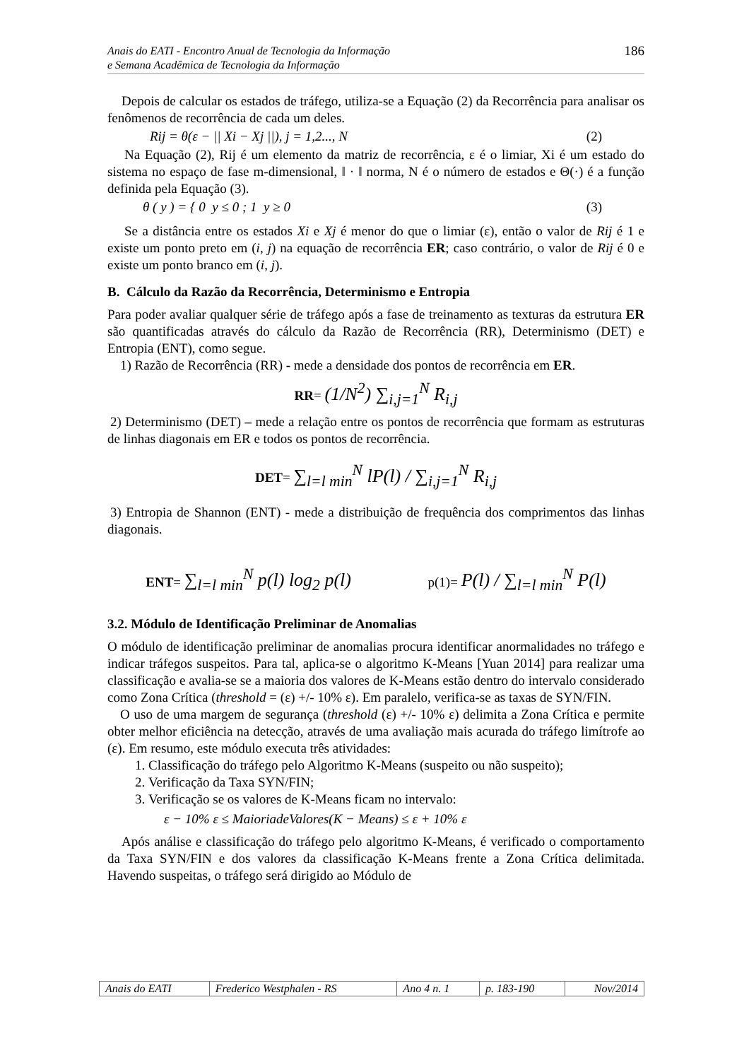Anais do EATI - Encontro Anual de Tecnologia da Informação
e Semana Acadêmica de Tecnologia da Informação
186
Depois de calcular os estados de tráfego, utiliza-se a Equação (2) da Recorrência para analisar os fenômenos de recorrência de cada um deles.
Rij = θ(ε − || Xi − Xj ||), j = 1,2..., N (2)
Na Equação (2), Rij é um elemento da matriz de recorrência, ε é o limiar, Xi é um estado do sistema no espaço de fase m-dimensional, ‖ · ‖ norma, N é o número de estados e Θ(·) é a função definida pela Equação (3).
θ ( y ) = { 0 y ≤ 0 ; 1 y ≥ 0 (3)
Se a distância entre os estados Xi e Xj é menor do que o limiar (ε), então o valor de Rij é 1 e existe um ponto preto em (i, j) na equação de recorrência ER; caso contrário, o valor de Rij é 0 e existe um ponto branco em (i, j).
B. Cálculo da Razão da Recorrência, Determinismo e Entropia
Para poder avaliar qualquer série de tráfego após a fase de treinamento as texturas da estrutura ER são quantificadas através do cálculo da Razão de Recorrência (RR), Determinismo (DET) e Entropia (ENT), como segue.
1) Razão de Recorrência (RR) - mede a densidade dos pontos de recorrência em ER.
RR= (1/N<sup>2</sup>) ∑<sub>i,j=1</sub><sup>N</sup> R<sub>i,j</sub>
2) Determinismo (DET) – mede a relação entre os pontos de recorrência que formam as estruturas de linhas diagonais em ER e todos os pontos de recorrência.
DET= ∑<sub>l=l min</sub><sup>N</sup> lP(l) / ∑<sub>i,j=1</sub><sup>N</sup> R<sub>i,j</sub>
3) Entropia de Shannon (ENT) - mede a distribuição de frequência dos comprimentos das linhas diagonais.
ENT= ∑<sub>l=l min</sub><sup>N</sup> p(l) log<sub>2</sub> p(l)
p(1)= P(l) / ∑<sub>l=l min</sub><sup>N</sup> P(l)
3.2. Módulo de Identificação Preliminar de Anomalias
O módulo de identificação preliminar de anomalias procura identificar anormalidades no tráfego e indicar tráfegos suspeitos. Para tal, aplica-se o algoritmo K-Means [Yuan 2014] para realizar uma classificação e avalia-se se a maioria dos valores de K-Means estão dentro do intervalo considerado como Zona Crítica (threshold = (ε) +/- 10% ε). Em paralelo, verifica-se as taxas de SYN/FIN.
O uso de uma margem de segurança (threshold (ε) +/- 10% ε) delimita a Zona Crítica e permite obter melhor eficiência na detecção, através de uma avaliação mais acurada do tráfego limítrofe ao (ε). Em resumo, este módulo executa três atividades:
1. Classificação do tráfego pelo Algoritmo K-Means (suspeito ou não suspeito);
2. Verificação da Taxa SYN/FIN;
3. Verificação se os valores de K-Means ficam no intervalo:
ε − 10% ε ≤ MaioriadeValores(K − Means) ≤ ε + 10% ε
Após análise e classificação do tráfego pelo algoritmo K-Means, é verificado o comportamento da Taxa SYN/FIN e dos valores da classificação K-Means frente a Zona Crítica delimitada. Havendo suspeitas, o tráfego será dirigido ao Módulo de
| Anais do EATI | Frederico Westphalen - RS | Ano 4 n. 1 | p. 183-190 | Nov/2014 |